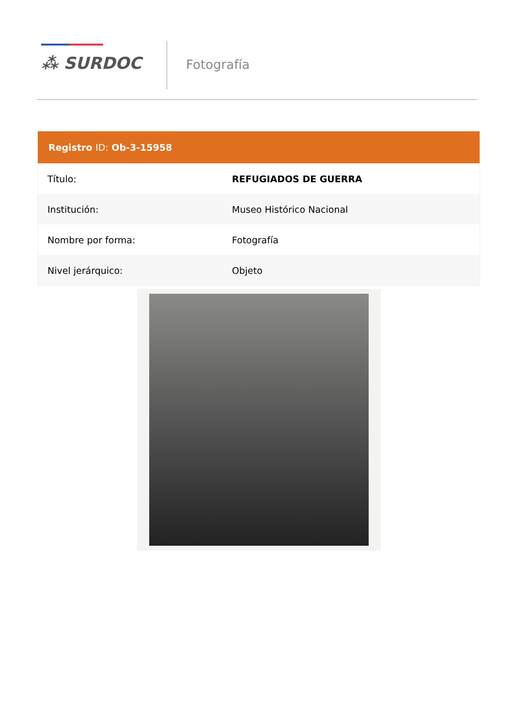⁂ SURDOC Fotografía
| Registro ID: Ob-3-15958 | |
| --- | --- |
| Título: | REFUGIADOS DE GUERRA |
| Institución: | Museo Histórico Nacional |
| Nombre por forma: | Fotografía |
| Nivel jerárquico: | Objeto |